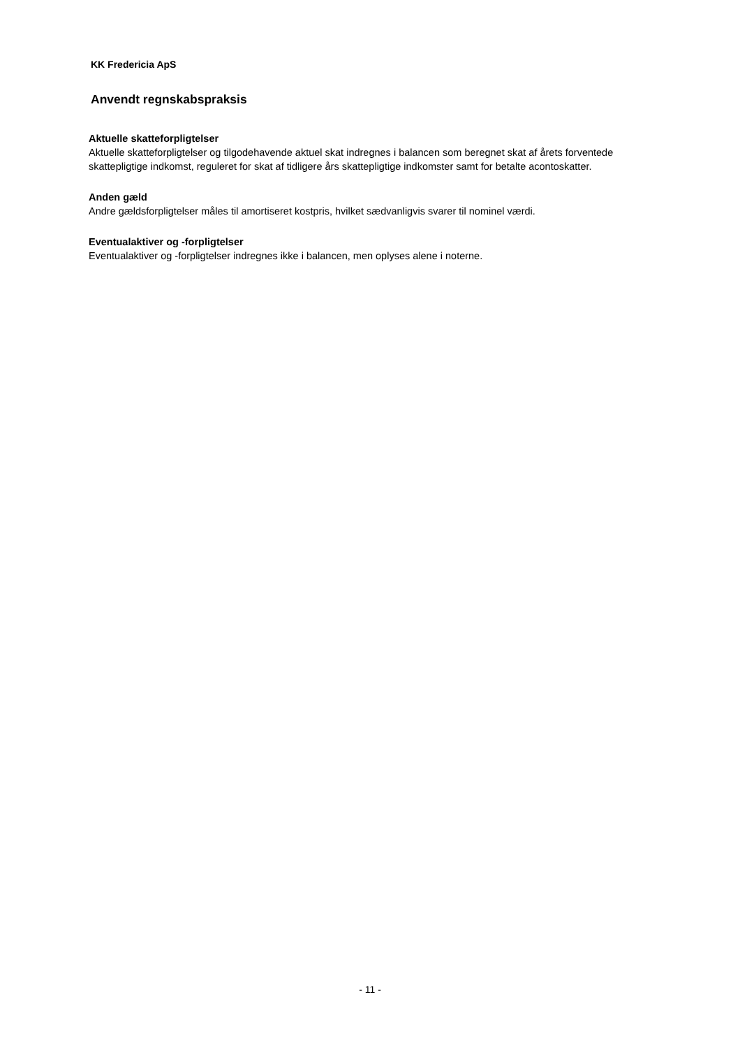KK Fredericia ApS
Anvendt regnskabspraksis
Aktuelle skatteforpligtelser
Aktuelle skatteforpligtelser og tilgodehavende aktuel skat indregnes i balancen som beregnet skat af årets forventede skattepligtige indkomst, reguleret for skat af tidligere års skattepligtige indkomster samt for betalte acontoskatter.
Anden gæld
Andre gældsforpligtelser måles til amortiseret kostpris, hvilket sædvanligvis svarer til nominel værdi.
Eventualaktiver og -forpligtelser
Eventualaktiver og -forpligtelser indregnes ikke i balancen, men oplyses alene i noterne.
- 11 -